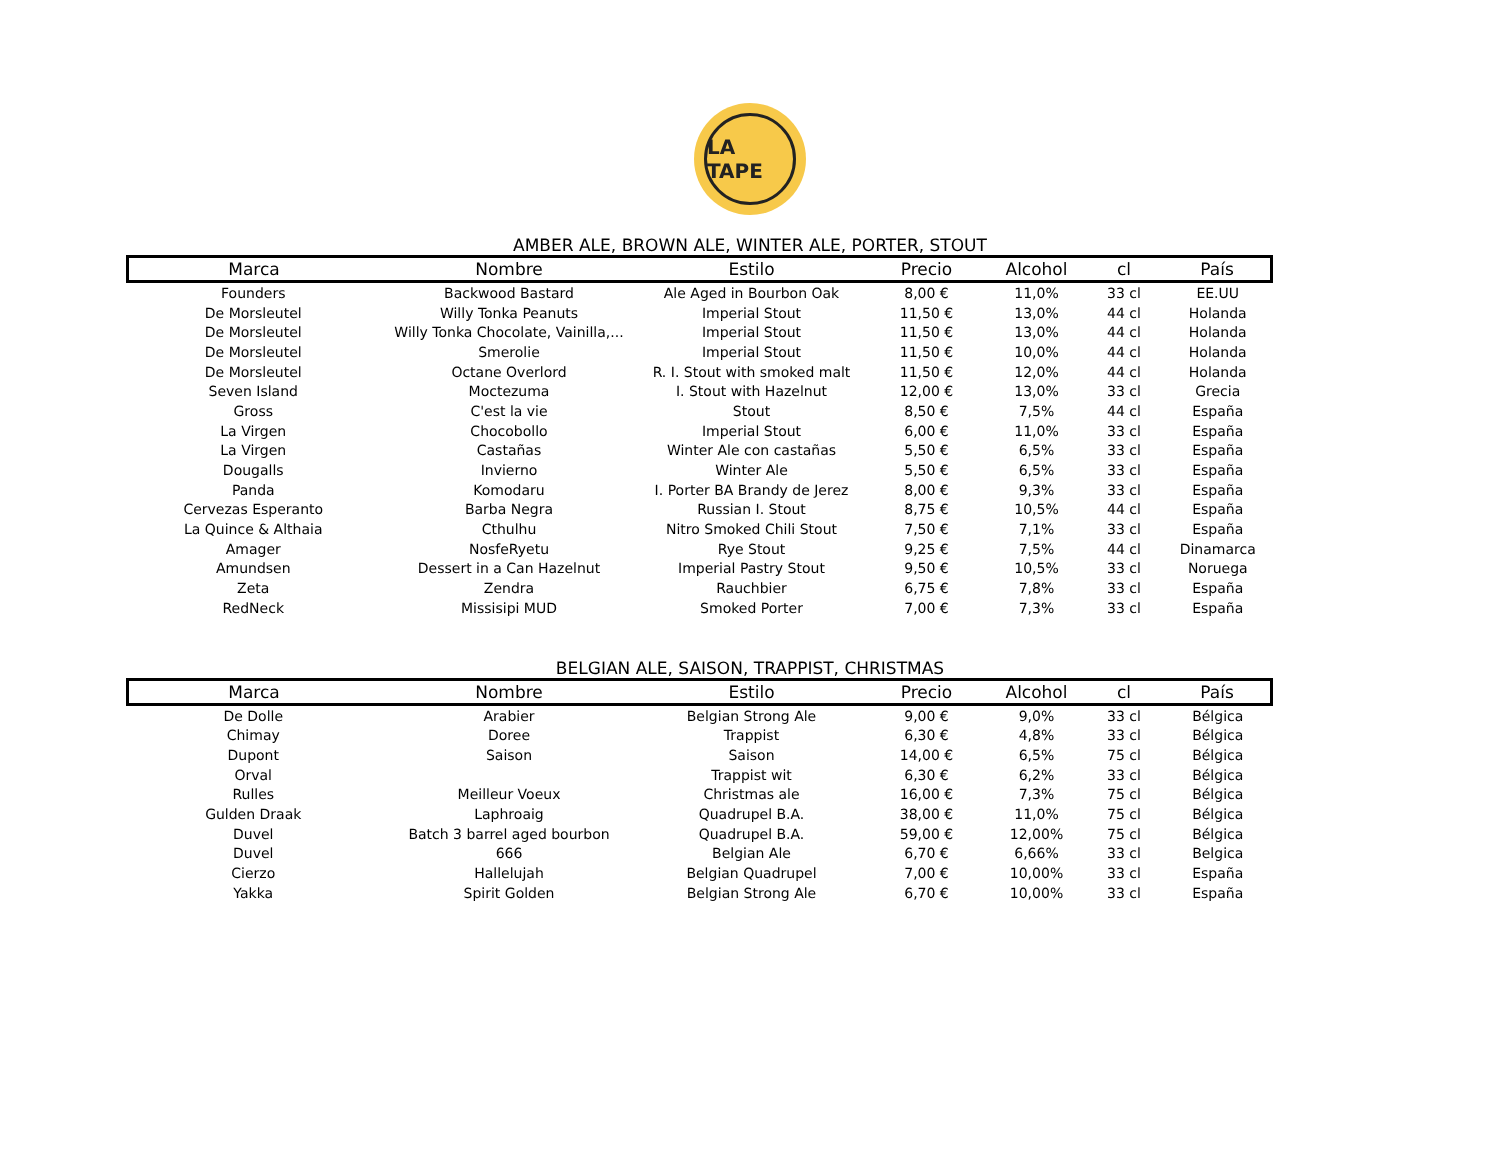LA TAPE
AMBER ALE, BROWN ALE, WINTER ALE, PORTER, STOUT
| Marca | Nombre | Estilo | Precio | Alcohol | cl | País |
| --- | --- | --- | --- | --- | --- | --- |
| Founders | Backwood Bastard | Ale Aged in Bourbon Oak | 8,00 € | 11,0% | 33 cl | EE.UU |
| De Morsleutel | Willy Tonka Peanuts | Imperial Stout | 11,50 € | 13,0% | 44 cl | Holanda |
| De Morsleutel | Willy Tonka Chocolate, Vainilla,... | Imperial Stout | 11,50 € | 13,0% | 44 cl | Holanda |
| De Morsleutel | Smerolie | Imperial Stout | 11,50 € | 10,0% | 44 cl | Holanda |
| De Morsleutel | Octane Overlord | R. I. Stout with smoked malt | 11,50 € | 12,0% | 44 cl | Holanda |
| Seven Island | Moctezuma | I. Stout with Hazelnut | 12,00 € | 13,0% | 33 cl | Grecia |
| Gross | C'est la vie | Stout | 8,50 € | 7,5% | 44 cl | España |
| La Virgen | Chocobollo | Imperial Stout | 6,00 € | 11,0% | 33 cl | España |
| La Virgen | Castañas | Winter Ale con castañas | 5,50 € | 6,5% | 33 cl | España |
| Dougalls | Invierno | Winter Ale | 5,50 € | 6,5% | 33 cl | España |
| Panda | Komodaru | I. Porter BA Brandy de Jerez | 8,00 € | 9,3% | 33 cl | España |
| Cervezas Esperanto | Barba Negra | Russian I. Stout | 8,75 € | 10,5% | 44 cl | España |
| La Quince & Althaia | Cthulhu | Nitro Smoked Chili Stout | 7,50 € | 7,1% | 33 cl | España |
| Amager | NosfeRyetu | Rye Stout | 9,25 € | 7,5% | 44 cl | Dinamarca |
| Amundsen | Dessert in a Can Hazelnut | Imperial Pastry Stout | 9,50 € | 10,5% | 33 cl | Noruega |
| Zeta | Zendra | Rauchbier | 6,75 € | 7,8% | 33 cl | España |
| RedNeck | Missisipi MUD | Smoked Porter | 7,00 € | 7,3% | 33 cl | España |
BELGIAN ALE, SAISON, TRAPPIST, CHRISTMAS
| Marca | Nombre | Estilo | Precio | Alcohol | cl | País |
| --- | --- | --- | --- | --- | --- | --- |
| De Dolle | Arabier | Belgian Strong Ale | 9,00 € | 9,0% | 33 cl | Bélgica |
| Chimay | Doree | Trappist | 6,30 € | 4,8% | 33 cl | Bélgica |
| Dupont | Saison | Saison | 14,00 € | 6,5% | 75 cl | Bélgica |
| Orval | | Trappist wit | 6,30 € | 6,2% | 33 cl | Bélgica |
| Rulles | Meilleur Voeux | Christmas ale | 16,00 € | 7,3% | 75 cl | Bélgica |
| Gulden Draak | Laphroaig | Quadrupel B.A. | 38,00 € | 11,0% | 75 cl | Bélgica |
| Duvel | Batch 3 barrel aged bourbon | Quadrupel B.A. | 59,00 € | 12,00% | 75 cl | Bélgica |
| Duvel | 666 | Belgian Ale | 6,70 € | 6,66% | 33 cl | Belgica |
| Cierzo | Hallelujah | Belgian Quadrupel | 7,00 € | 10,00% | 33 cl | España |
| Yakka | Spirit Golden | Belgian Strong Ale | 6,70 € | 10,00% | 33 cl | España |